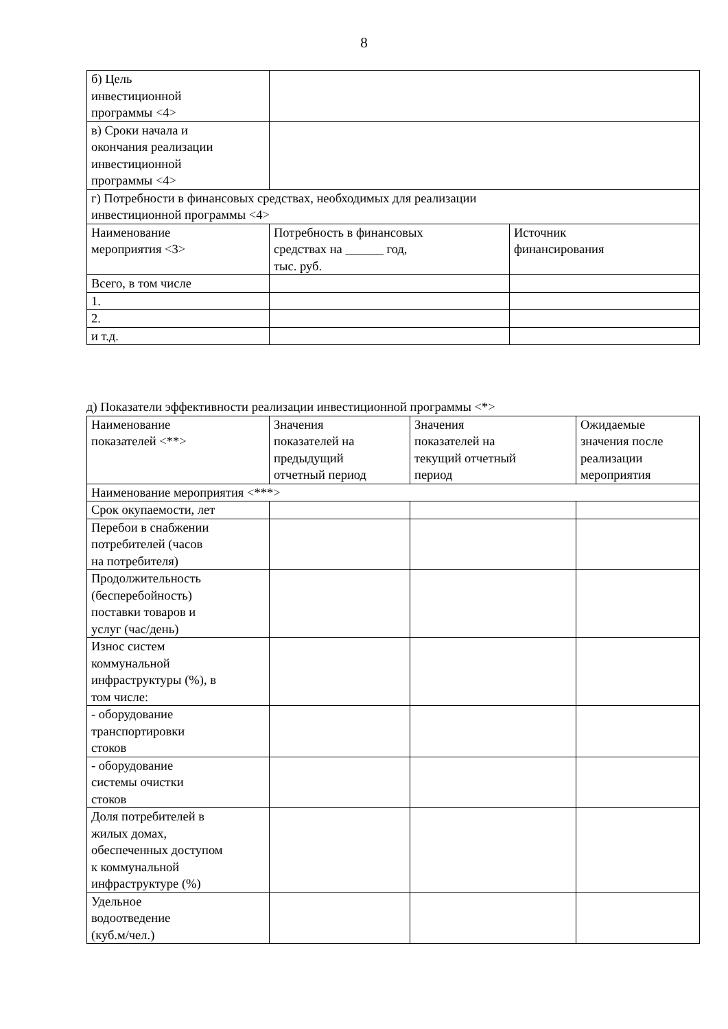8
| б) Цель инвестиционной программы <4> | | |
| в) Сроки начала и окончания реализации инвестиционной программы <4> | | |
| г) Потребности в финансовых средствах, необходимых для реализации инвестиционной программы <4> | | |
| Наименование мероприятия <3> | Потребность в финансовых средствах на ______ год, тыс. руб. | Источник финансирования |
| Всего, в том числе | | |
| 1. | | |
| 2. | | |
| и т.д. | | |
д) Показатели эффективности реализации инвестиционной программы <*>
| Наименование показателей <**> | Значения показателей на предыдущий отчетный период | Значения показателей на текущий отчетный период | Ожидаемые значения после реализации мероприятия |
| Наименование мероприятия <***> | | | |
| Срок окупаемости, лет | | | |
| Перебои в снабжении потребителей (часов на потребителя) | | | |
| Продолжительность (бесперебойность) поставки товаров и услуг (час/день) | | | |
| Износ систем коммунальной инфраструктуры (%), в том числе: | | | |
| - оборудование транспортировки стоков | | | |
| - оборудование системы очистки стоков | | | |
| Доля потребителей в жилых домах, обеспеченных доступом к коммунальной инфраструктуре (%) | | | |
| Удельное водоотведение (куб.м/чел.) | | | |